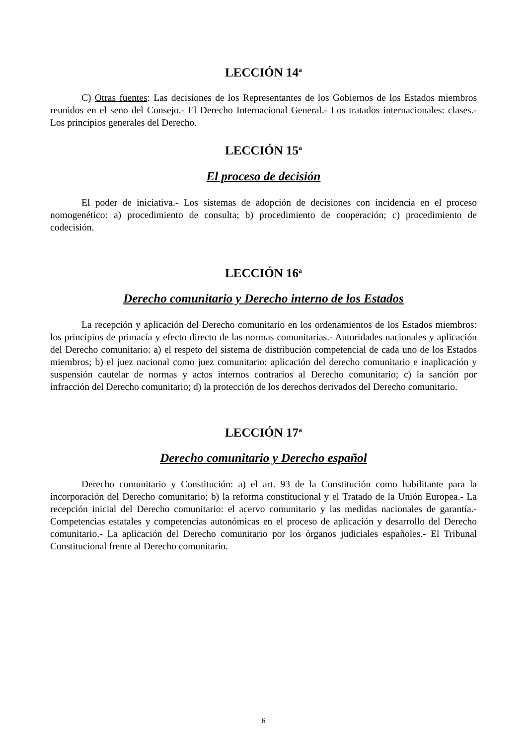LECCIÓN 14<sup>a</sup>
C) Otras fuentes: Las decisiones de los Representantes de los Gobiernos de los Estados miembros reunidos en el seno del Consejo.- El Derecho Internacional General.- Los tratados internacionales: clases.- Los principios generales del Derecho.
LECCIÓN 15<sup>a</sup>
El proceso de decisión
El poder de iniciativa.- Los sistemas de adopción de decisiones con incidencia en el proceso nomogenético: a) procedimiento de consulta; b) procedimiento de cooperación; c) procedimiento de codecisión.
LECCIÓN 16<sup>a</sup>
Derecho comunitario y Derecho interno de los Estados
La recepción y aplicación del Derecho comunitario en los ordenamientos de los Estados miembros: los principios de primacía y efecto directo de las normas comunitarias.- Autoridades nacionales y aplicación del Derecho comunitario: a) el respeto del sistema de distribución competencial de cada uno de los Estados miembros; b) el juez nacional como juez comunitario: aplicación del derecho comunitario e inaplicación y suspensión cautelar de normas y actos internos contrarios al Derecho comunitario; c) la sanción por infracción del Derecho comunitario; d) la protección de los derechos derivados del Derecho comunitario.
LECCIÓN 17<sup>a</sup>
Derecho comunitario y Derecho español
Derecho comunitario y Constitución: a) el art. 93 de la Constitución como habilitante para la incorporación del Derecho comunitario; b) la reforma constitucional y el Tratado de la Unión Europea.- La recepción inicial del Derecho comunitario: el acervo comunitario y las medidas nacionales de garantía.- Competencias estatales y competencias autonómicas en el proceso de aplicación y desarrollo del Derecho comunitario.- La aplicación del Derecho comunitario por los órganos judiciales españoles.- El Tribunal Constitucional frente al Derecho comunitario.
6